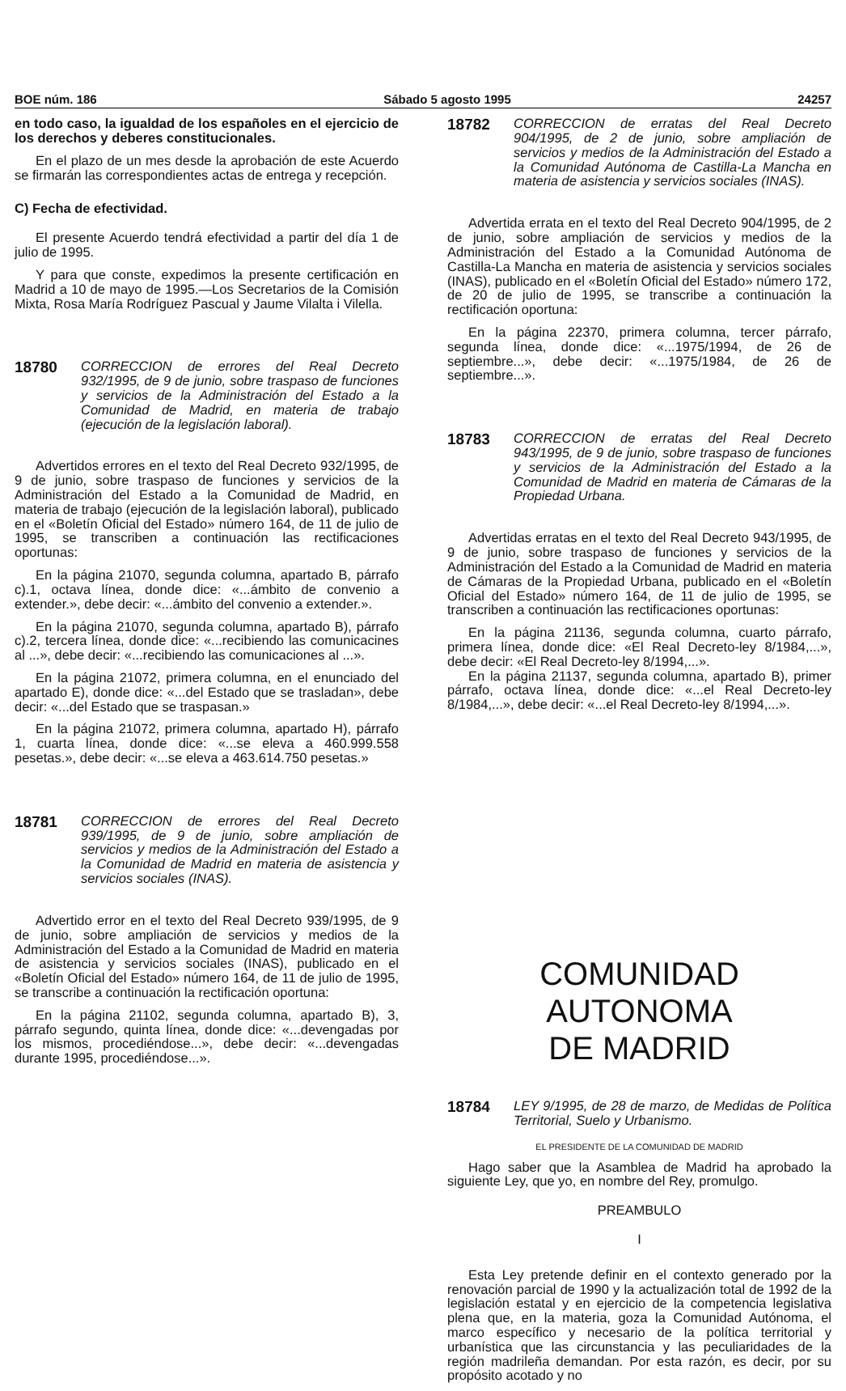BOE núm. 186 Sábado 5 agosto 1995 24257
en todo caso, la igualdad de los españoles en el ejercicio de los derechos y deberes constitucionales.
En el plazo de un mes desde la aprobación de este Acuerdo se firmarán las correspondientes actas de entrega y recepción.
C) Fecha de efectividad.
El presente Acuerdo tendrá efectividad a partir del día 1 de julio de 1995.
Y para que conste, expedimos la presente certificación en Madrid a 10 de mayo de 1995.—Los Secretarios de la Comisión Mixta, Rosa María Rodríguez Pascual y Jaume Vilalta i Vilella.
18780
CORRECCION de errores del Real Decreto 932/1995, de 9 de junio, sobre traspaso de funciones y servicios de la Administración del Estado a la Comunidad de Madrid, en materia de trabajo (ejecución de la legislación laboral).
Advertidos errores en el texto del Real Decreto 932/1995, de 9 de junio, sobre traspaso de funciones y servicios de la Administración del Estado a la Comunidad de Madrid, en materia de trabajo (ejecución de la legislación laboral), publicado en el «Boletín Oficial del Estado» número 164, de 11 de julio de 1995, se transcriben a continuación las rectificaciones oportunas:
En la página 21070, segunda columna, apartado B, párrafo c).1, octava línea, donde dice: «...ámbito de convenio a extender.», debe decir: «...ámbito del convenio a extender.».
En la página 21070, segunda columna, apartado B), párrafo c).2, tercera línea, donde dice: «...recibiendo las comunicacines al ...», debe decir: «...recibiendo las comunicaciones al ...».
En la página 21072, primera columna, en el enunciado del apartado E), donde dice: «...del Estado que se trasladan», debe decir: «...del Estado que se traspasan.»
En la página 21072, primera columna, apartado H), párrafo 1, cuarta línea, donde dice: «...se eleva a 460.999.558 pesetas.», debe decir: «...se eleva a 463.614.750 pesetas.»
18781
CORRECCION de errores del Real Decreto 939/1995, de 9 de junio, sobre ampliación de servicios y medios de la Administración del Estado a la Comunidad de Madrid en materia de asistencia y servicios sociales (INAS).
Advertido error en el texto del Real Decreto 939/1995, de 9 de junio, sobre ampliación de servicios y medios de la Administración del Estado a la Comunidad de Madrid en materia de asistencia y servicios sociales (INAS), publicado en el «Boletín Oficial del Estado» número 164, de 11 de julio de 1995, se transcribe a continuación la rectificación oportuna:
En la página 21102, segunda columna, apartado B), 3, párrafo segundo, quinta línea, donde dice: «...devengadas por los mismos, procediéndose...», debe decir: «...devengadas durante 1995, procediéndose...».
18782
CORRECCION de erratas del Real Decreto 904/1995, de 2 de junio, sobre ampliación de servicios y medios de la Administración del Estado a la Comunidad Autónoma de Castilla-La Mancha en materia de asistencia y servicios sociales (INAS).
Advertida errata en el texto del Real Decreto 904/1995, de 2 de junio, sobre ampliación de servicios y medios de la Administración del Estado a la Comunidad Autónoma de Castilla-La Mancha en materia de asistencia y servicios sociales (INAS), publicado en el «Boletín Oficial del Estado» número 172, de 20 de julio de 1995, se transcribe a continuación la rectificación oportuna:
En la página 22370, primera columna, tercer párrafo, segunda línea, donde dice: «...1975/1994, de 26 de septiembre...», debe decir: «...1975/1984, de 26 de septiembre...».
18783
CORRECCION de erratas del Real Decreto 943/1995, de 9 de junio, sobre traspaso de funciones y servicios de la Administración del Estado a la Comunidad de Madrid en materia de Cámaras de la Propiedad Urbana.
Advertidas erratas en el texto del Real Decreto 943/1995, de 9 de junio, sobre traspaso de funciones y servicios de la Administración del Estado a la Comunidad de Madrid en materia de Cámaras de la Propiedad Urbana, publicado en el «Boletín Oficial del Estado» número 164, de 11 de julio de 1995, se transcriben a continuación las rectificaciones oportunas:
En la página 21136, segunda columna, cuarto párrafo, primera línea, donde dice: «El Real Decreto-ley 8/1984,...», debe decir: «El Real Decreto-ley 8/1994,...».
En la página 21137, segunda columna, apartado B), primer párrafo, octava línea, donde dice: «...el Real Decreto-ley 8/1984,...», debe decir: «...el Real Decreto-ley 8/1994,...».
COMUNIDAD AUTONOMA
DE MADRID
18784
LEY 9/1995, de 28 de marzo, de Medidas de Política Territorial, Suelo y Urbanismo.
EL PRESIDENTE DE LA COMUNIDAD DE MADRID
Hago saber que la Asamblea de Madrid ha aprobado la siguiente Ley, que yo, en nombre del Rey, promulgo.
PREAMBULO
I
Esta Ley pretende definir en el contexto generado por la renovación parcial de 1990 y la actualización total de 1992 de la legislación estatal y en ejercicio de la competencia legislativa plena que, en la materia, goza la Comunidad Autónoma, el marco específico y necesario de la política territorial y urbanística que las circunstancia y las peculiaridades de la región madrileña demandan. Por esta razón, es decir, por su propósito acotado y no